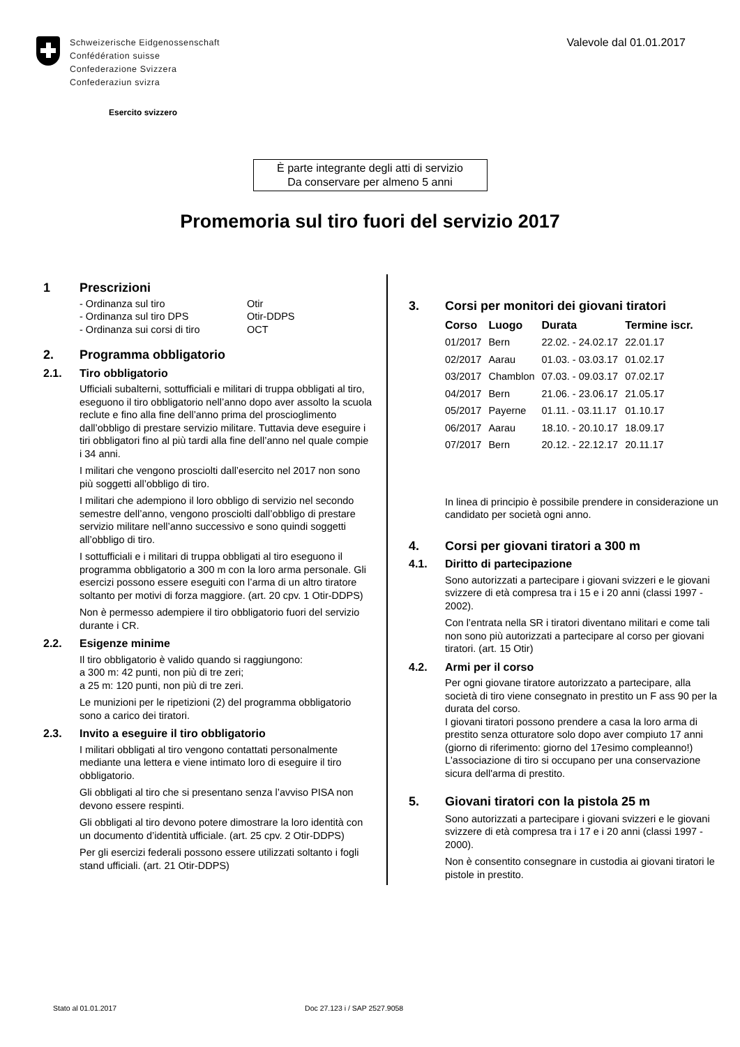Schweizerische Eidgenossenschaft
Confédération suisse
Confederazione Svizzera
Confederaziun svizra
Esercito svizzero
Valevole dal 01.01.2017
È parte integrante degli atti di servizio
Da conservare per almeno 5 anni
Promemoria sul tiro fuori del servizio 2017
1 Prescrizioni
| - Ordinanza sul tiro | Otir |
| - Ordinanza sul tiro DPS | Otir-DDPS |
| - Ordinanza sui corsi di tiro | OCT |
2. Programma obbligatorio
2.1. Tiro obbligatorio
Ufficiali subalterni, sottufficiali e militari di truppa obbligati al tiro, eseguono il tiro obbligatorio nell’anno dopo aver assolto la scuola reclute e fino alla fine dell’anno prima del proscioglimento dall’obbligo di prestare servizio militare. Tuttavia deve eseguire i tiri obbligatori fino al più tardi alla fine dell’anno nel quale compie i 34 anni.
I militari che vengono prosciolti dall’esercito nel 2017 non sono più soggetti all’obbligo di tiro.
I militari che adempiono il loro obbligo di servizio nel secondo semestre dell’anno, vengono prosciolti dall’obbligo di prestare servizio militare nell’anno successivo e sono quindi soggetti all’obbligo di tiro.
I sottufficiali e i militari di truppa obbligati al tiro eseguono il programma obbligatorio a 300 m con la loro arma personale. Gli esercizi possono essere eseguiti con l’arma di un altro tiratore soltanto per motivi di forza maggiore. (art. 20 cpv. 1 Otir-DDPS)
Non è permesso adempiere il tiro obbligatorio fuori del servizio durante i CR.
2.2. Esigenze minime
Il tiro obbligatorio è valido quando si raggiungono:
a 300 m: 42 punti, non più di tre zeri;
a 25 m: 120 punti, non più di tre zeri.
Le munizioni per le ripetizioni (2) del programma obbligatorio sono a carico dei tiratori.
2.3. Invito a eseguire il tiro obbligatorio
I militari obbligati al tiro vengono contattati personalmente mediante una lettera e viene intimato loro di eseguire il tiro obbligatorio.
Gli obbligati al tiro che si presentano senza l’avviso PISA non devono essere respinti.
Gli obbligati al tiro devono potere dimostrare la loro identità con un documento d’identità ufficiale. (art. 25 cpv. 2 Otir-DDPS)
Per gli esercizi federali possono essere utilizzati soltanto i fogli stand ufficiali. (art. 21 Otir-DDPS)
3. Corsi per monitori dei giovani tiratori
| Corso | Luogo | Durata | Termine iscr. |
| --- | --- | --- | --- |
| 01/2017 | Bern | 22.02. - 24.02.17 | 22.01.17 |
| 02/2017 | Aarau | 01.03. - 03.03.17 | 01.02.17 |
| 03/2017 | Chamblon | 07.03. - 09.03.17 | 07.02.17 |
| 04/2017 | Bern | 21.06. - 23.06.17 | 21.05.17 |
| 05/2017 | Payerne | 01.11. - 03.11.17 | 01.10.17 |
| 06/2017 | Aarau | 18.10. - 20.10.17 | 18.09.17 |
| 07/2017 | Bern | 20.12. - 22.12.17 | 20.11.17 |
In linea di principio è possibile prendere in considerazione un candidato per società ogni anno.
4. Corsi per giovani tiratori a 300 m
4.1. Diritto di partecipazione
Sono autorizzati a partecipare i giovani svizzeri e le giovani svizzere di età compresa tra i 15 e i 20 anni (classi 1997 - 2002).
Con l’entrata nella SR i tiratori diventano militari e come tali non sono più autorizzati a partecipare al corso per giovani tiratori. (art. 15 Otir)
4.2. Armi per il corso
Per ogni giovane tiratore autorizzato a partecipare, alla società di tiro viene consegnato in prestito un F ass 90 per la durata del corso.
I giovani tiratori possono prendere a casa la loro arma di prestito senza otturatore solo dopo aver compiuto 17 anni (giorno di riferimento: giorno del 17esimo compleanno!)
L'associazione di tiro si occupano per una conservazione sicura dell'arma di prestito.
5. Giovani tiratori con la pistola 25 m
Sono autorizzati a partecipare i giovani svizzeri e le giovani svizzere di età compresa tra i 17 e i 20 anni (classi 1997 - 2000).
Non è consentito consegnare in custodia ai giovani tiratori le pistole in prestito.
Stato al 01.01.2017 Doc 27.123 i / SAP 2527.9058